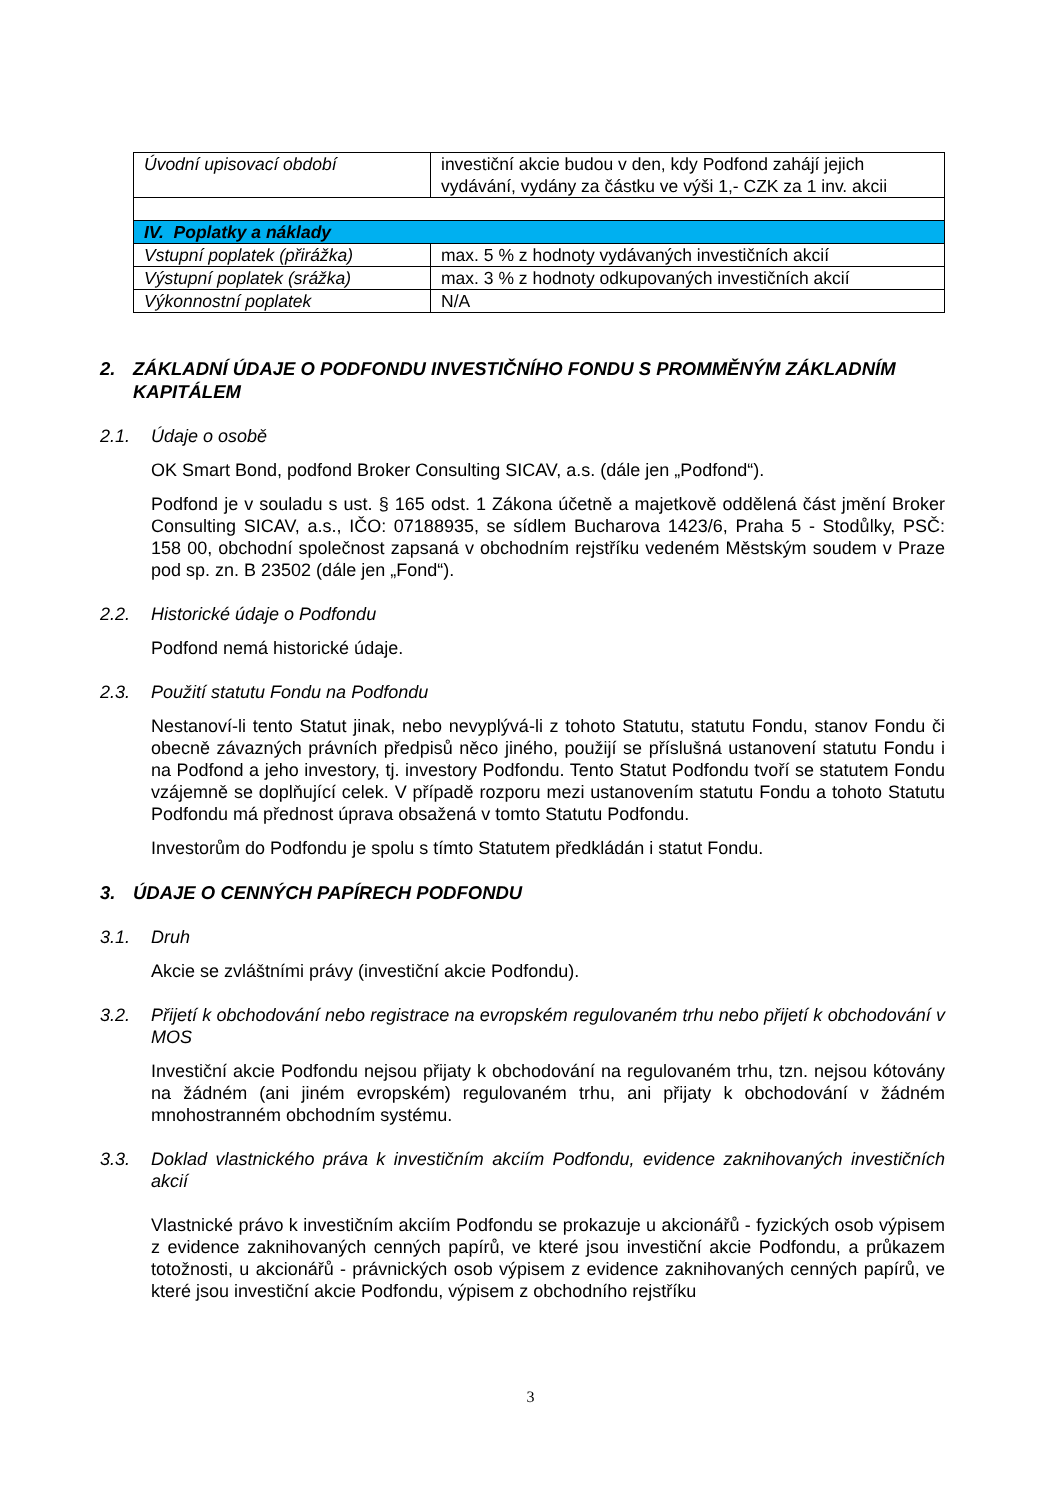| Úvodní upisovací období | investiční akcie budou v den, kdy Podfond zahájí jejich vydávání, vydány za částku ve výši 1,- CZK za 1 inv. akcii |
| IV. Poplatky a náklady | |
| Vstupní poplatek (přirážka) | max. 5 % z hodnoty vydávaných investičních akcií |
| Výstupní poplatek (srážka) | max. 3 % z hodnoty odkupovaných investičních akcií |
| Výkonnostní poplatek | N/A |
2. ZÁKLADNÍ ÚDAJE O PODFONDU INVESTIČNÍHO FONDU S PROMMĚNÝM ZÁKLADNÍM KAPITÁLEM
2.1. Údaje o osobě
OK Smart Bond, podfond Broker Consulting SICAV, a.s. (dále jen „Podfond“).
Podfond je v souladu s ust. § 165 odst. 1 Zákona účetně a majetkově oddělená část jmění Broker Consulting SICAV, a.s., IČO: 07188935, se sídlem Bucharova 1423/6, Praha 5 - Stodůlky, PSČ: 158 00, obchodní společnost zapsaná v obchodním rejstříku vedeném Městským soudem v Praze pod sp. zn. B 23502 (dále jen „Fond“).
2.2. Historické údaje o Podfondu
Podfond nemá historické údaje.
2.3. Použití statutu Fondu na Podfondu
Nestanoví-li tento Statut jinak, nebo nevyplývá-li z tohoto Statutu, statutu Fondu, stanov Fondu či obecně závazných právních předpisů něco jiného, použijí se příslušná ustanovení statutu Fondu i na Podfond a jeho investory, tj. investory Podfondu. Tento Statut Podfondu tvoří se statutem Fondu vzájemně se doplňující celek. V případě rozporu mezi ustanovením statutu Fondu a tohoto Statutu Podfondu má přednost úprava obsažená v tomto Statutu Podfondu.
Investorům do Podfondu je spolu s tímto Statutem předkládán i statut Fondu.
3. ÚDAJE O CENNÝCH PAPÍRECH PODFONDU
3.1. Druh
Akcie se zvláštními právy (investiční akcie Podfondu).
3.2. Přijetí k obchodování nebo registrace na evropském regulovaném trhu nebo přijetí k obchodování v MOS
Investiční akcie Podfondu nejsou přijaty k obchodování na regulovaném trhu, tzn. nejsou kótovány na žádném (ani jiném evropském) regulovaném trhu, ani přijaty k obchodování v žádném mnohostranném obchodním systému.
3.3. Doklad vlastnického práva k investičním akciím Podfondu, evidence zaknihovaných investičních akcií
Vlastnické právo k investičním akciím Podfondu se prokazuje u akcionářů - fyzických osob výpisem z evidence zaknihovaných cenných papírů, ve které jsou investiční akcie Podfondu, a průkazem totožnosti, u akcionářů - právnických osob výpisem z evidence zaknihovaných cenných papírů, ve které jsou investiční akcie Podfondu, výpisem z obchodního rejstříku
3